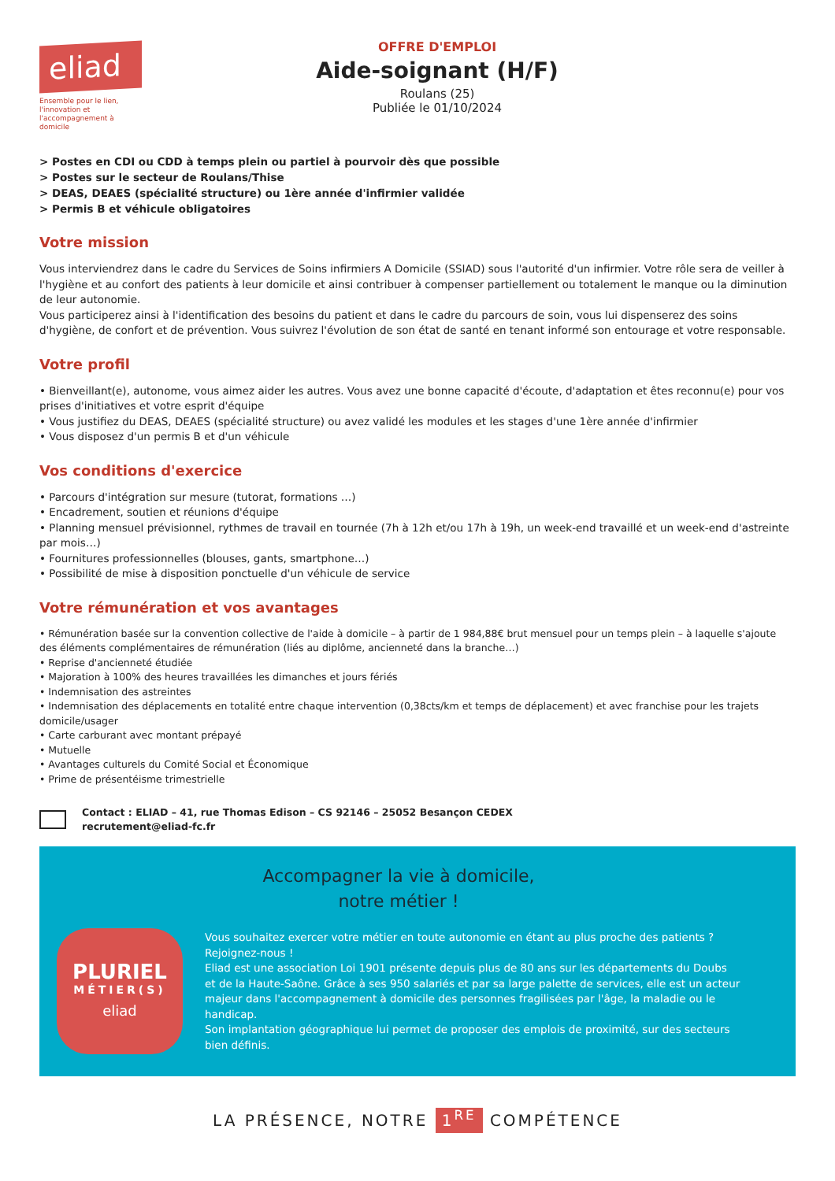eliad
Ensemble pour le lien, l'innovation et l'accompagnement à domicile
OFFRE D'EMPLOI
Aide-soignant (H/F)
Roulans (25)
Publiée le 01/10/2024
> Postes en CDI ou CDD à temps plein ou partiel à pourvoir dès que possible
> Postes sur le secteur de Roulans/Thise
> DEAS, DEAES (spécialité structure) ou 1ère année d'infirmier validée
> Permis B et véhicule obligatoires
Votre mission
Vous interviendrez dans le cadre du Services de Soins infirmiers A Domicile (SSIAD) sous l'autorité d'un infirmier. Votre rôle sera de veiller à l'hygiène et au confort des patients à leur domicile et ainsi contribuer à compenser partiellement ou totalement le manque ou la diminution de leur autonomie.
Vous participerez ainsi à l'identification des besoins du patient et dans le cadre du parcours de soin, vous lui dispenserez des soins d'hygiène, de confort et de prévention. Vous suivrez l'évolution de son état de santé en tenant informé son entourage et votre responsable.
Votre profil
• Bienveillant(e), autonome, vous aimez aider les autres. Vous avez une bonne capacité d'écoute, d'adaptation et êtes reconnu(e) pour vos prises d'initiatives et votre esprit d'équipe
• Vous justifiez du DEAS, DEAES (spécialité structure) ou avez validé les modules et les stages d'une 1ère année d'infirmier
• Vous disposez d'un permis B et d'un véhicule
Vos conditions d'exercice
• Parcours d'intégration sur mesure (tutorat, formations …)
• Encadrement, soutien et réunions d'équipe
• Planning mensuel prévisionnel, rythmes de travail en tournée (7h à 12h et/ou 17h à 19h, un week-end travaillé et un week-end d'astreinte par mois…)
• Fournitures professionnelles (blouses, gants, smartphone…)
• Possibilité de mise à disposition ponctuelle d'un véhicule de service
Votre rémunération et vos avantages
• Rémunération basée sur la convention collective de l'aide à domicile – à partir de 1 984,88€ brut mensuel pour un temps plein – à laquelle s'ajoute des éléments complémentaires de rémunération (liés au diplôme, ancienneté dans la branche…)
• Reprise d'ancienneté étudiée
• Majoration à 100% des heures travaillées les dimanches et jours fériés
• Indemnisation des astreintes
• Indemnisation des déplacements en totalité entre chaque intervention (0,38cts/km et temps de déplacement) et avec franchise pour les trajets domicile/usager
• Carte carburant avec montant prépayé
• Mutuelle
• Avantages culturels du Comité Social et Économique
• Prime de présentéisme trimestrielle
Contact : ELIAD – 41, rue Thomas Edison – CS 92146 – 25052 Besançon CEDEX
recrutement@eliad-fc.fr
Accompagner la vie à domicile,
notre métier !
PLURIEL
MÉTIER(S)
eliad
Vous souhaitez exercer votre métier en toute autonomie en étant au plus proche des patients ? Rejoignez-nous !
Eliad est une association Loi 1901 présente depuis plus de 80 ans sur les départements du Doubs et de la Haute-Saône. Grâce à ses 950 salariés et par sa large palette de services, elle est un acteur majeur dans l'accompagnement à domicile des personnes fragilisées par l'âge, la maladie ou le handicap.
Son implantation géographique lui permet de proposer des emplois de proximité, sur des secteurs bien définis.
LA PRÉSENCE, NOTRE 1<sup>RE</sup> COMPÉTENCE